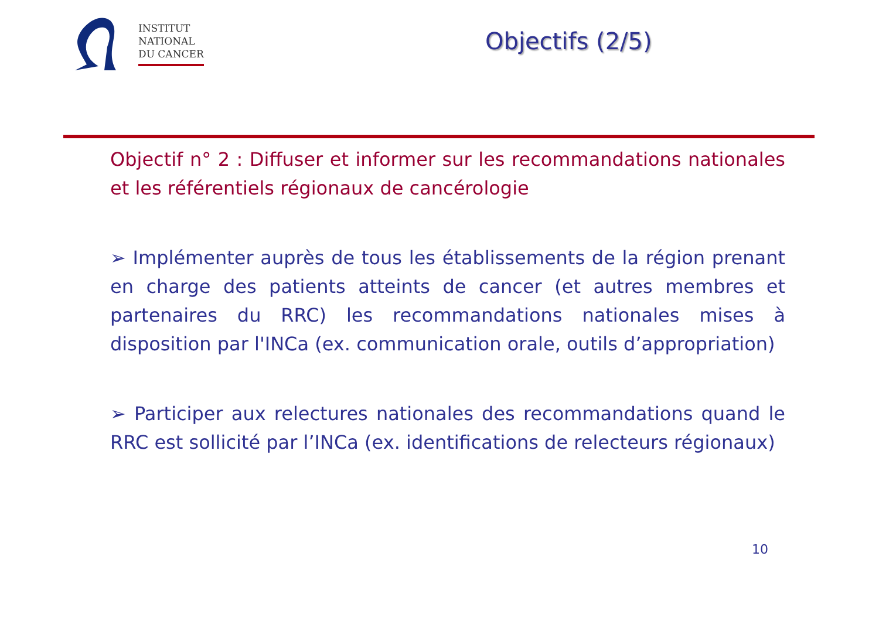INSTITUT
NATIONAL
DU CANCER
Objectifs (2/5)
Objectif n° 2 : Diffuser et informer sur les recommandations nationales et les référentiels régionaux de cancérologie
➢ Implémenter auprès de tous les établissements de la région prenant en charge des patients atteints de cancer (et autres membres et partenaires du RRC) les recommandations nationales mises à disposition par l'INCa (ex. communication orale, outils d’appropriation)
➢ Participer aux relectures nationales des recommandations quand le RRC est sollicité par l’INCa (ex. identifications de relecteurs régionaux)
10